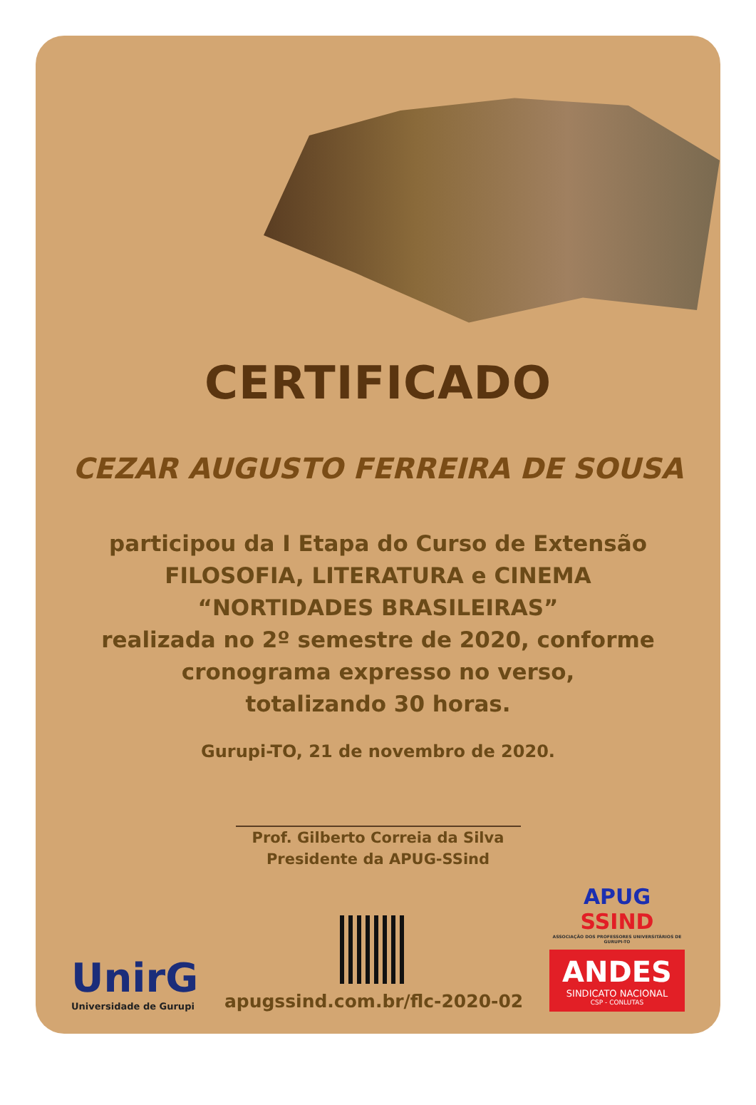CERTIFICADO
CEZAR AUGUSTO FERREIRA DE SOUSA
participou da I Etapa do Curso de Extensão
FILOSOFIA, LITERATURA e CINEMA
“NORTIDADES BRASILEIRAS”
realizada no 2º semestre de 2020, conforme
cronograma expresso no verso,
totalizando 30 horas.
Gurupi-TO, 21 de novembro de 2020.
Prof. Gilberto Correia da Silva
Presidente da APUG-SSind
UnirG
Universidade de Gurupi
apugssind.com.br/flc-2020-02
APUG SSIND
ASSOCIAÇÃO DOS PROFESSORES UNIVERSITÁRIOS DE GURUPI-TO
ANDES
SINDICATO NACIONAL
CSP - CONLUTAS